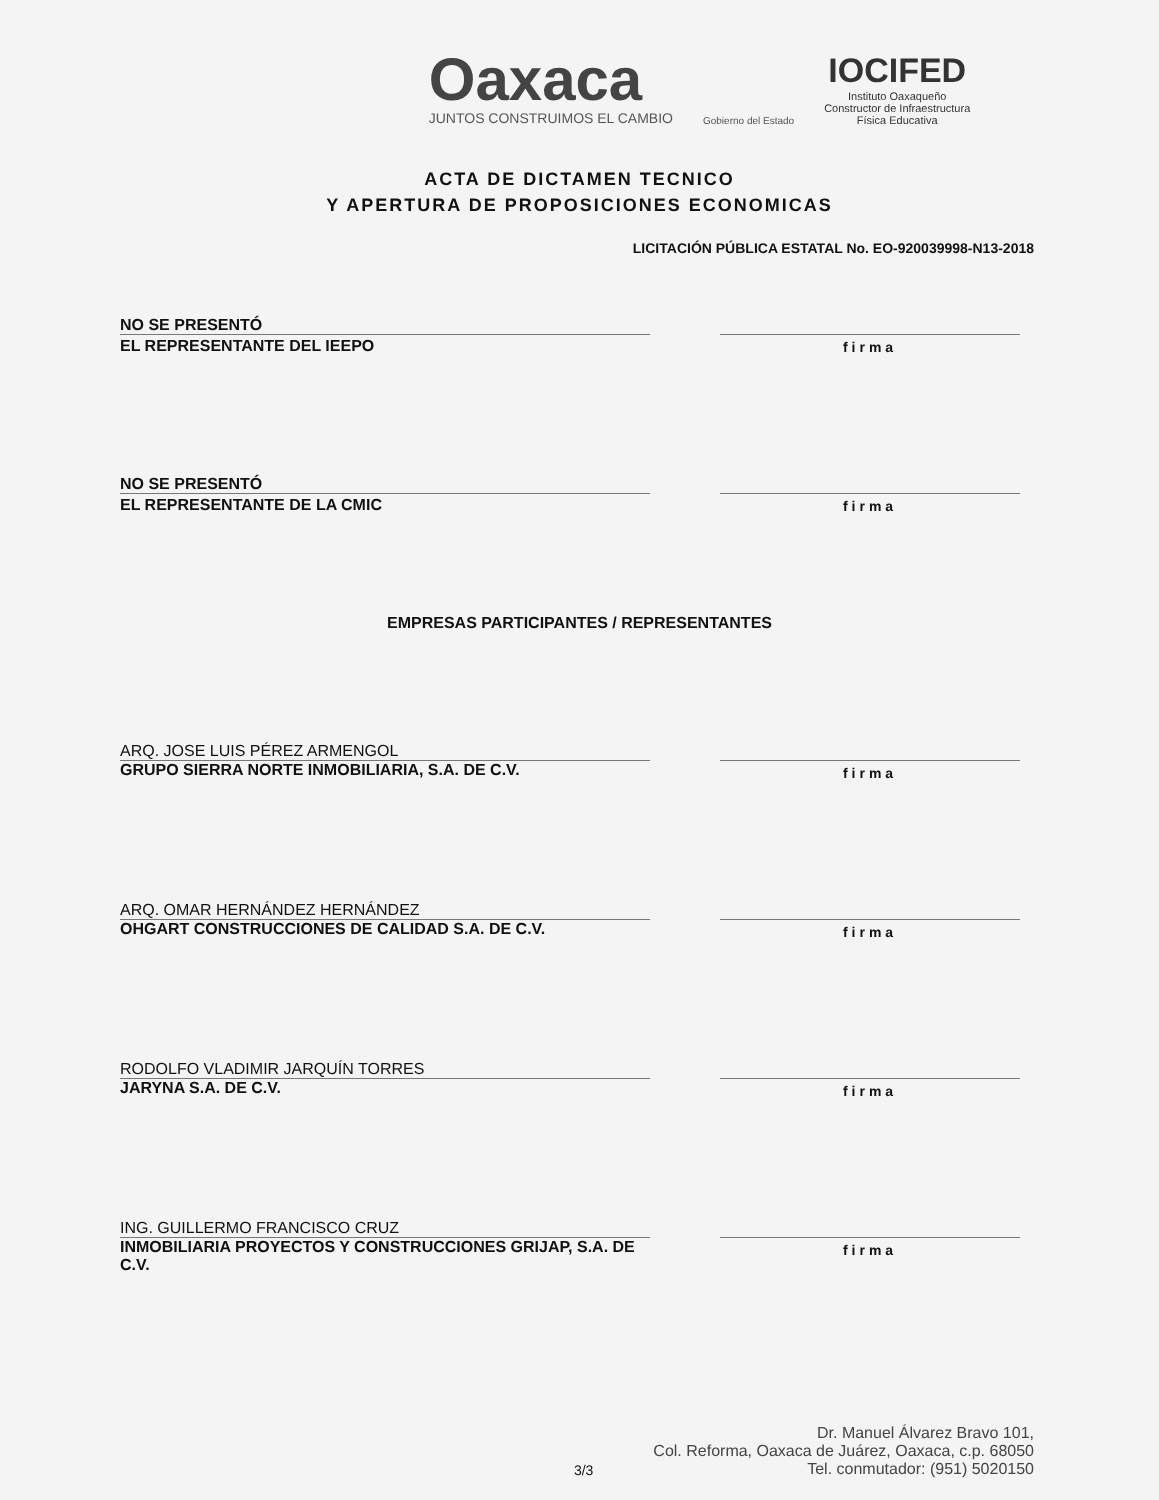Oaxaca
JUNTOS CONSTRUIMOS EL CAMBIO
Gobierno del Estado
IOCIFED
Instituto Oaxaqueño
Constructor de Infraestructura
Física Educativa
ACTA DE DICTAMEN TECNICO
Y APERTURA DE PROPOSICIONES ECONOMICAS
LICITACIÓN PÚBLICA ESTATAL No. EO-920039998-N13-2018
NO SE PRESENTÓ
EL REPRESENTANTE DEL IEEPO firma
NO SE PRESENTÓ
EL REPRESENTANTE DE LA CMIC firma
EMPRESAS PARTICIPANTES / REPRESENTANTES
ARQ. JOSE LUIS PÉREZ ARMENGOL
GRUPO SIERRA NORTE INMOBILIARIA, S.A. DE C.V.
firma
ARQ. OMAR HERNÁNDEZ HERNÁNDEZ
OHGART CONSTRUCCIONES DE CALIDAD S.A. DE C.V.
firma
RODOLFO VLADIMIR JARQUÍN TORRES
JARYNA S.A. DE C.V.
firma
ING. GUILLERMO FRANCISCO CRUZ
INMOBILIARIA PROYECTOS Y CONSTRUCCIONES GRIJAP, S.A. DE C.V.
firma
3/3
Dr. Manuel Álvarez Bravo 101,
Col. Reforma, Oaxaca de Juárez, Oaxaca, c.p. 68050
Tel. conmutador: (951) 5020150